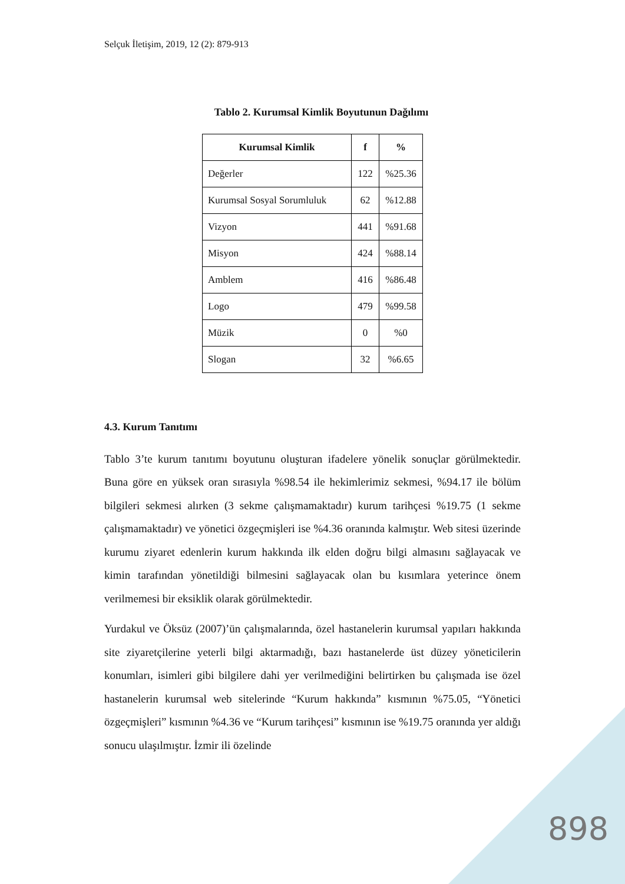Selçuk İletişim, 2019, 12 (2): 879-913
Tablo 2. Kurumsal Kimlik Boyutunun Dağılımı
| Kurumsal Kimlik | f | % |
| --- | --- | --- |
| Değerler | 122 | %25.36 |
| Kurumsal Sosyal Sorumluluk | 62 | %12.88 |
| Vizyon | 441 | %91.68 |
| Misyon | 424 | %88.14 |
| Amblem | 416 | %86.48 |
| Logo | 479 | %99.58 |
| Müzik | 0 | %0 |
| Slogan | 32 | %6.65 |
4.3. Kurum Tanıtımı
Tablo 3’te kurum tanıtımı boyutunu oluşturan ifadelere yönelik sonuçlar görülmektedir. Buna göre en yüksek oran sırasıyla %98.54 ile hekimlerimiz sekmesi, %94.17 ile bölüm bilgileri sekmesi alırken (3 sekme çalışmamaktadır) kurum tarihçesi %19.75 (1 sekme çalışmamaktadır) ve yönetici özgeçmişleri ise %4.36 oranında kalmıştır. Web sitesi üzerinde kurumu ziyaret edenlerin kurum hakkında ilk elden doğru bilgi almasını sağlayacak ve kimin tarafından yönetildiği bilmesini sağlayacak olan bu kısımlara yeterince önem verilmemesi bir eksiklik olarak görülmektedir.
Yurdakul ve Öksüz (2007)’ün çalışmalarında, özel hastanelerin kurumsal yapıları hakkında site ziyaretçilerine yeterli bilgi aktarmadığı, bazı hastanelerde üst düzey yöneticilerin konumları, isimleri gibi bilgilere dahi yer verilmediğini belirtirken bu çalışmada ise özel hastanelerin kurumsal web sitelerinde “Kurum hakkında” kısmının %75.05, “Yönetici özgeçmişleri” kısmının %4.36 ve “Kurum tarihçesi” kısmının ise %19.75 oranında yer aldığı sonucu ulaşılmıştır. İzmir ili özelinde
898